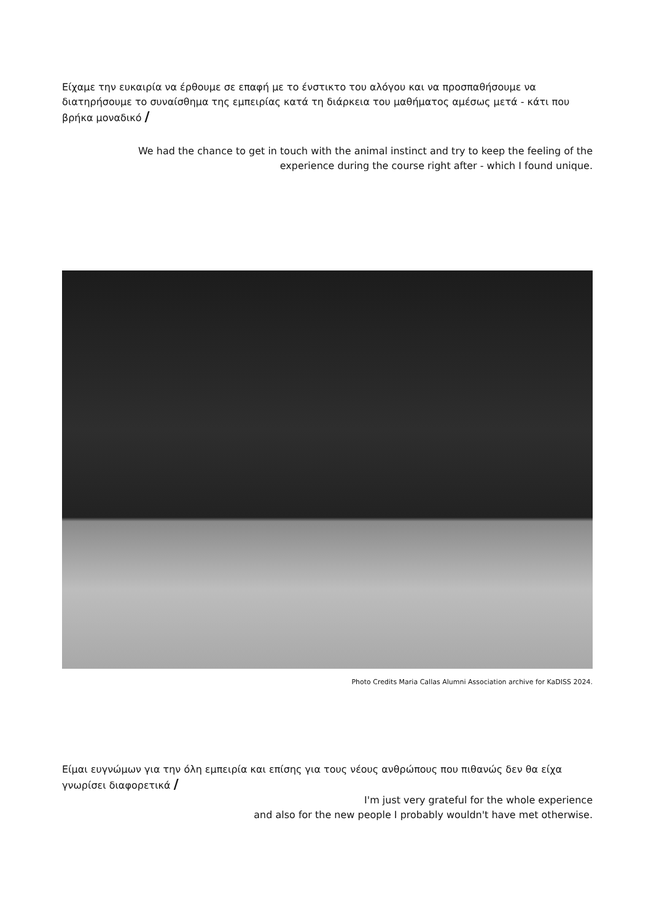Είχαμε την ευκαιρία να έρθουμε σε επαφή με το ένστικτο του αλόγου και να προσπαθήσουμε να διατηρήσουμε το συναίσθημα της εμπειρίας κατά τη διάρκεια του μαθήματος αμέσως μετά - κάτι που βρήκα μοναδικό /
We had the chance to get in touch with the animal instinct and try to keep the feeling of the experience during the course right after - which I found unique.
Photo Credits Maria Callas Alumni Association archive for KaDISS 2024.
Είμαι ευγνώμων για την όλη εμπειρία και επίσης για τους νέους ανθρώπους που πιθανώς δεν θα είχα γνωρίσει διαφορετικά /
I'm just very grateful for the whole experience
and also for the new people I probably wouldn't have met otherwise.